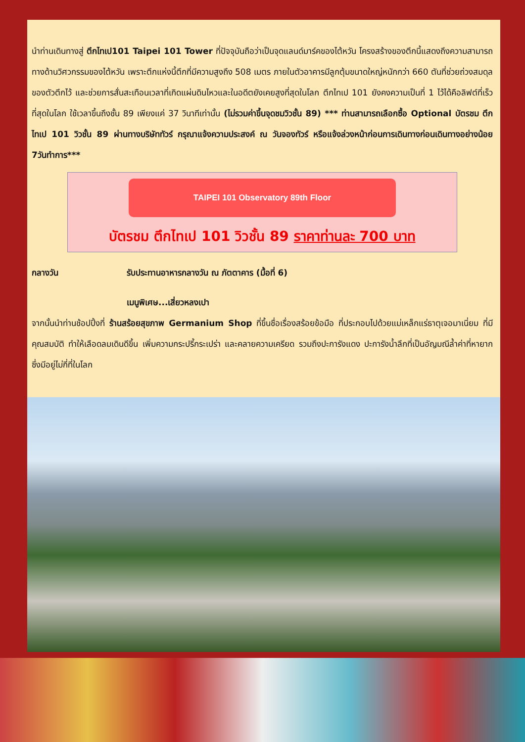นำท่านเดินทางสู่ ตึกไทเป101 Taipei 101 Tower ที่ปัจจุบันถือว่าเป็นจุดแลนด์มาร์คของไต้หวัน โครงสร้างของตึกนี้แสดงถึงความสามารถทางด้านวิศวกรรมของไต้หวัน เพราะตึกแห่งนี้ตึกที่มีความสูงถึง 508 เมตร ภายในตัวอาคารมีลูกตุ้มขนาดใหญ่หนักกว่า 660 ตันที่ช่วยถ่วงสมดุลของตัวตึกไว้ และช่วยการสั่นสะเทือนเวลาที่เกิดแผ่นดินไหวและในอดีตยังเคยสูงที่สุดในโลก ตึกไทเป 101 ยังคงความเป็นที่ 1 ไว้ได้คือลิฟต์ที่เร็วที่สุดในโลก ใช้เวลาขึ้นถึงชั้น 89 เพียงแค่ 37 วินาทีเท่านั้น (ไม่รวมค่าขึ้นจุดชมวิวชั้น 89) *** ท่านสามารถเลือกซื้อ Optional บัตรชม ตึกไทเป 101 วิวชั้น 89 ผ่านทางบริษัททัวร์ กรุณาแจ้งความประสงค์ ณ วันจองทัวร์ หรือแจ้งล่วงหน้าก่อนการเดินทางก่อนเดินทางอย่างน้อย 7วันทำการ***
TAIPEI 101 Observatory 89th Floor
บัตรชม ตึกไทเป 101 วิวชั้น 89 ราคาท่านละ 700 บาท
กลางวัน รับประทานอาหารกลางวัน ณ ภัตตาคาร (มื้อที่ 6)
เมนูพิเศษ...เสี่ยวหลงเปา
จากนั้นนำท่านช้อปปิ้งที่ ร้านสร้อยสุขภาพ Germanium Shop ที่ขึ้นชื่อเรื่องสร้อยข้อมือ ที่ประกอบไปด้วยแม่เหล็กแร่ธาตุเจอมาเนี่ยม ที่มีคุณสมบัติ ทำให้เลือดลมเดินดีขึ้น เพิ่มความกระปรี้กระเปร่า และคลายความเครียด รวมถึงปะการังแดง ปะการังน้ำลึกที่เป็นอัญมณีล้ำค่าที่หายากซึ่งมีอยู่ไม่กี่ที่ในโลก